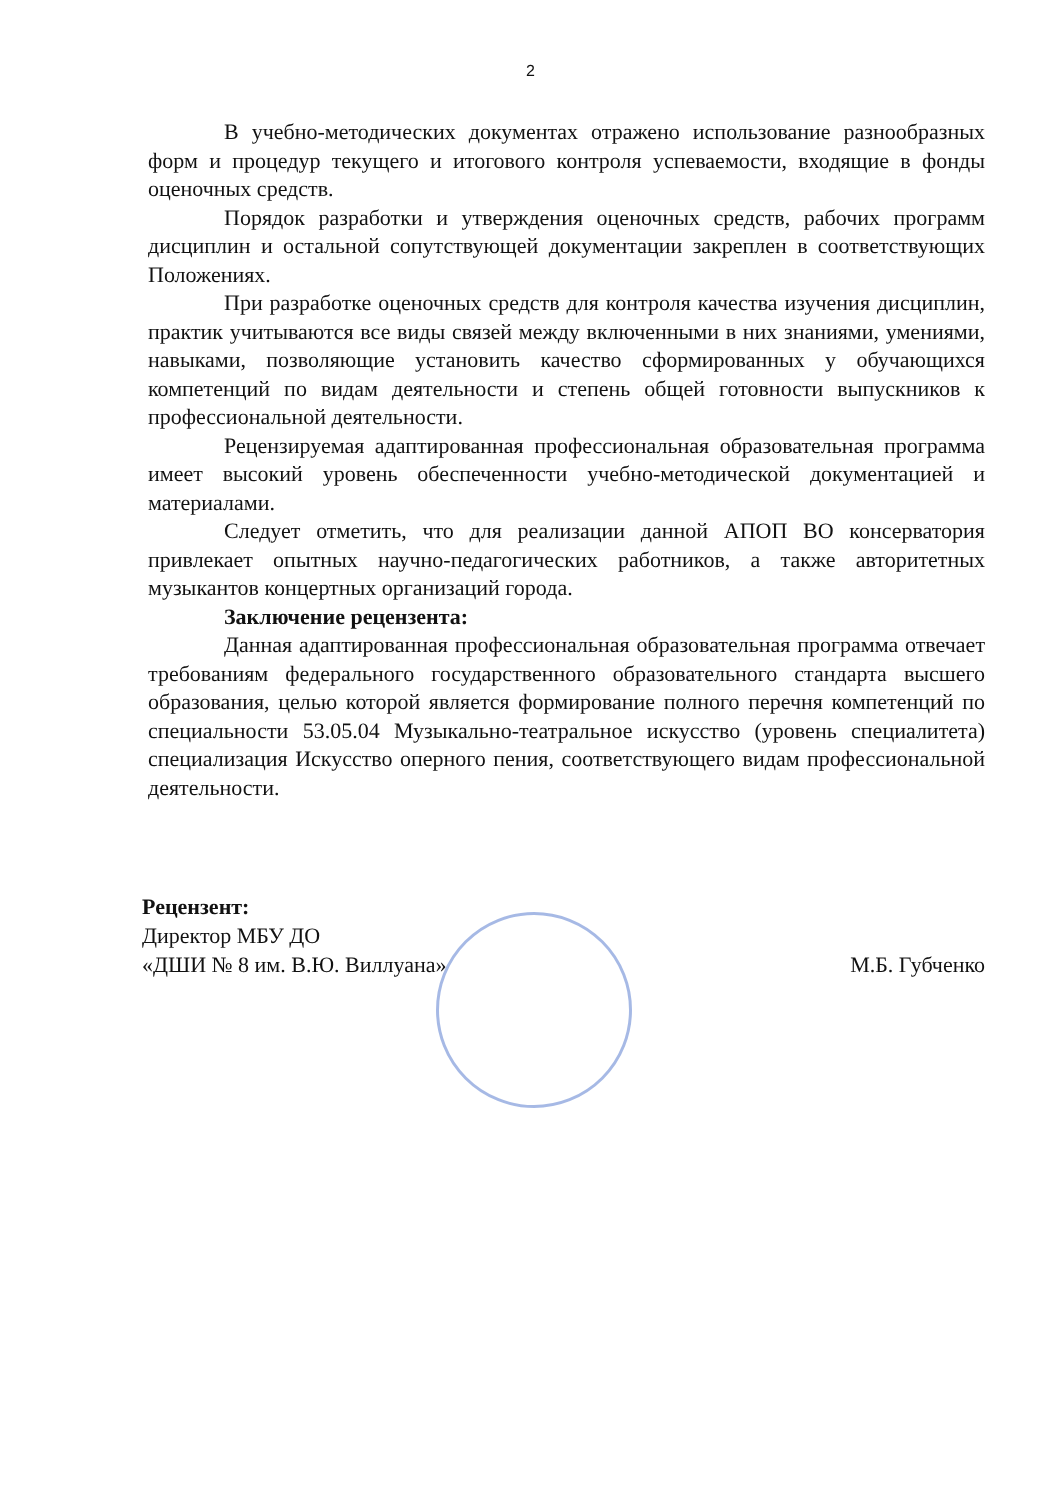2
В учебно-методических документах отражено использование разнообразных форм и процедур текущего и итогового контроля успеваемости, входящие в фонды оценочных средств.
Порядок разработки и утверждения оценочных средств, рабочих программ дисциплин и остальной сопутствующей документации закреплен в соответствующих Положениях.
При разработке оценочных средств для контроля качества изучения дисциплин, практик учитываются все виды связей между включенными в них знаниями, умениями, навыками, позволяющие установить качество сформированных у обучающихся компетенций по видам деятельности и степень общей готовности выпускников к профессиональной деятельности.
Рецензируемая адаптированная профессиональная образовательная программа имеет высокий уровень обеспеченности учебно-методической документацией и материалами.
Следует отметить, что для реализации данной АПОП ВО консерватория привлекает опытных научно-педагогических работников, а также авторитетных музыкантов концертных организаций города.
Заключение рецензента:
Данная адаптированная профессиональная образовательная программа отвечает требованиям федерального государственного образовательного стандарта высшего образования, целью которой является формирование полного перечня компетенций по специальности 53.05.04 Музыкально-театральное искусство (уровень специалитета) специализация Искусство оперного пения, соответствующего видам профессиональной деятельности.
Рецензент:
Директор МБУ ДО
«ДШИ № 8 им. В.Ю. Виллуана»
М.Б. Губченко